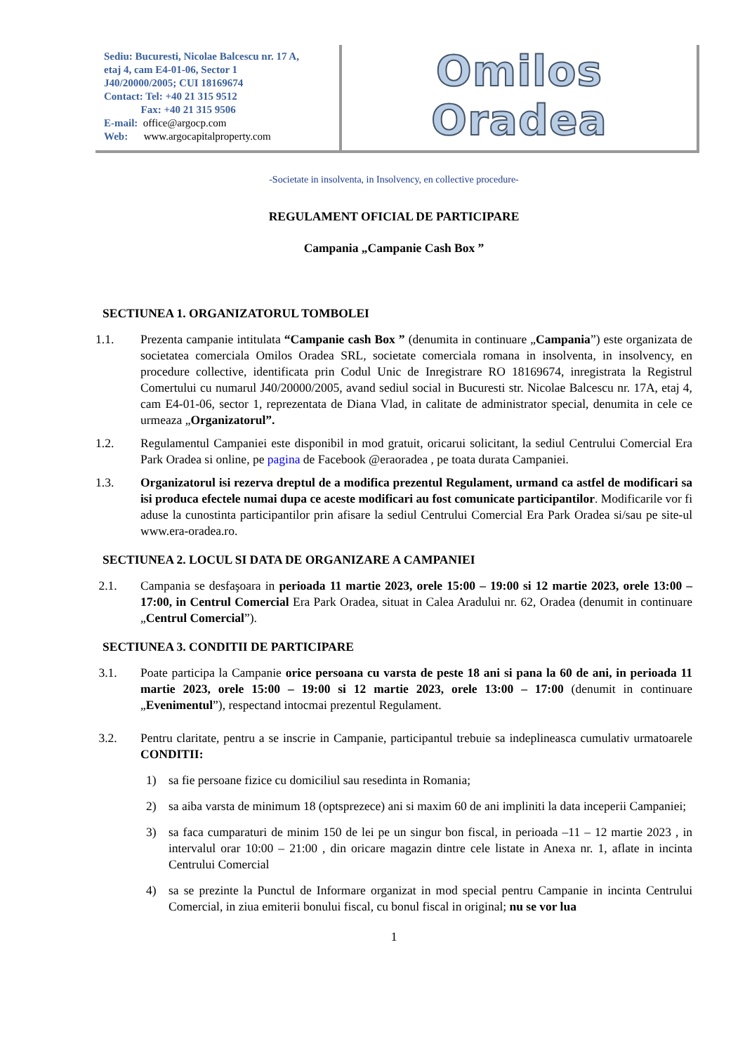Sediu: Bucuresti, Nicolae Balcescu nr. 17 A,
etaj 4, cam E4-01-06, Sector 1
J40/20000/2005; CUI 18169674
Contact: Tel: +40 21 315 9512
Fax: +40 21 315 9506
E-mail: office@argocp.com
Web: www.argocapitalproperty.com
Omilos Oradea
-Societate in insolventa, in Insolvency, en collective procedure-
REGULAMENT OFICIAL DE PARTICIPARE
Campania „Campanie Cash Box ”
SECTIUNEA 1. ORGANIZATORUL TOMBOLEI
1.1. Prezenta campanie intitulata “Campanie cash Box ” (denumita in continuare „Campania”) este organizata de societatea comerciala Omilos Oradea SRL, societate comerciala romana in insolventa, in insolvency, en procedure collective, identificata prin Codul Unic de Inregistrare RO 18169674, inregistrata la Registrul Comertului cu numarul J40/20000/2005, avand sediul social in Bucuresti str. Nicolae Balcescu nr. 17A, etaj 4, cam E4-01-06, sector 1, reprezentata de Diana Vlad, in calitate de administrator special, denumita in cele ce urmeaza „Organizatorul”.
1.2. Regulamentul Campaniei este disponibil in mod gratuit, oricarui solicitant, la sediul Centrului Comercial Era Park Oradea si online, pe pagina de Facebook @eraoradea , pe toata durata Campaniei.
1.3. Organizatorul isi rezerva dreptul de a modifica prezentul Regulament, urmand ca astfel de modificari sa isi produca efectele numai dupa ce aceste modificari au fost comunicate participantilor. Modificarile vor fi aduse la cunostinta participantilor prin afisare la sediul Centrului Comercial Era Park Oradea si/sau pe site-ul www.era-oradea.ro.
SECTIUNEA 2. LOCUL SI DATA DE ORGANIZARE A CAMPANIEI
2.1. Campania se desfaşoara in perioada 11 martie 2023, orele 15:00 – 19:00 si 12 martie 2023, orele 13:00 – 17:00, in Centrul Comercial Era Park Oradea, situat in Calea Aradului nr. 62, Oradea (denumit in continuare „Centrul Comercial”).
SECTIUNEA 3. CONDITII DE PARTICIPARE
3.1. Poate participa la Campanie orice persoana cu varsta de peste 18 ani si pana la 60 de ani, in perioada 11 martie 2023, orele 15:00 – 19:00 si 12 martie 2023, orele 13:00 – 17:00 (denumit in continuare „Evenimentul”), respectand intocmai prezentul Regulament.
3.2. Pentru claritate, pentru a se inscrie in Campanie, participantul trebuie sa indeplineasca cumulativ urmatoarele CONDITII:
1) sa fie persoane fizice cu domiciliul sau resedinta in Romania;
2) sa aiba varsta de minimum 18 (optsprezece) ani si maxim 60 de ani impliniti la data inceperii Campaniei;
3) sa faca cumparaturi de minim 150 de lei pe un singur bon fiscal, in perioada –11 – 12 martie 2023 , in intervalul orar 10:00 – 21:00 , din oricare magazin dintre cele listate in Anexa nr. 1, aflate in incinta Centrului Comercial
4) sa se prezinte la Punctul de Informare organizat in mod special pentru Campanie in incinta Centrului Comercial, in ziua emiterii bonului fiscal, cu bonul fiscal in original; nu se vor lua
1